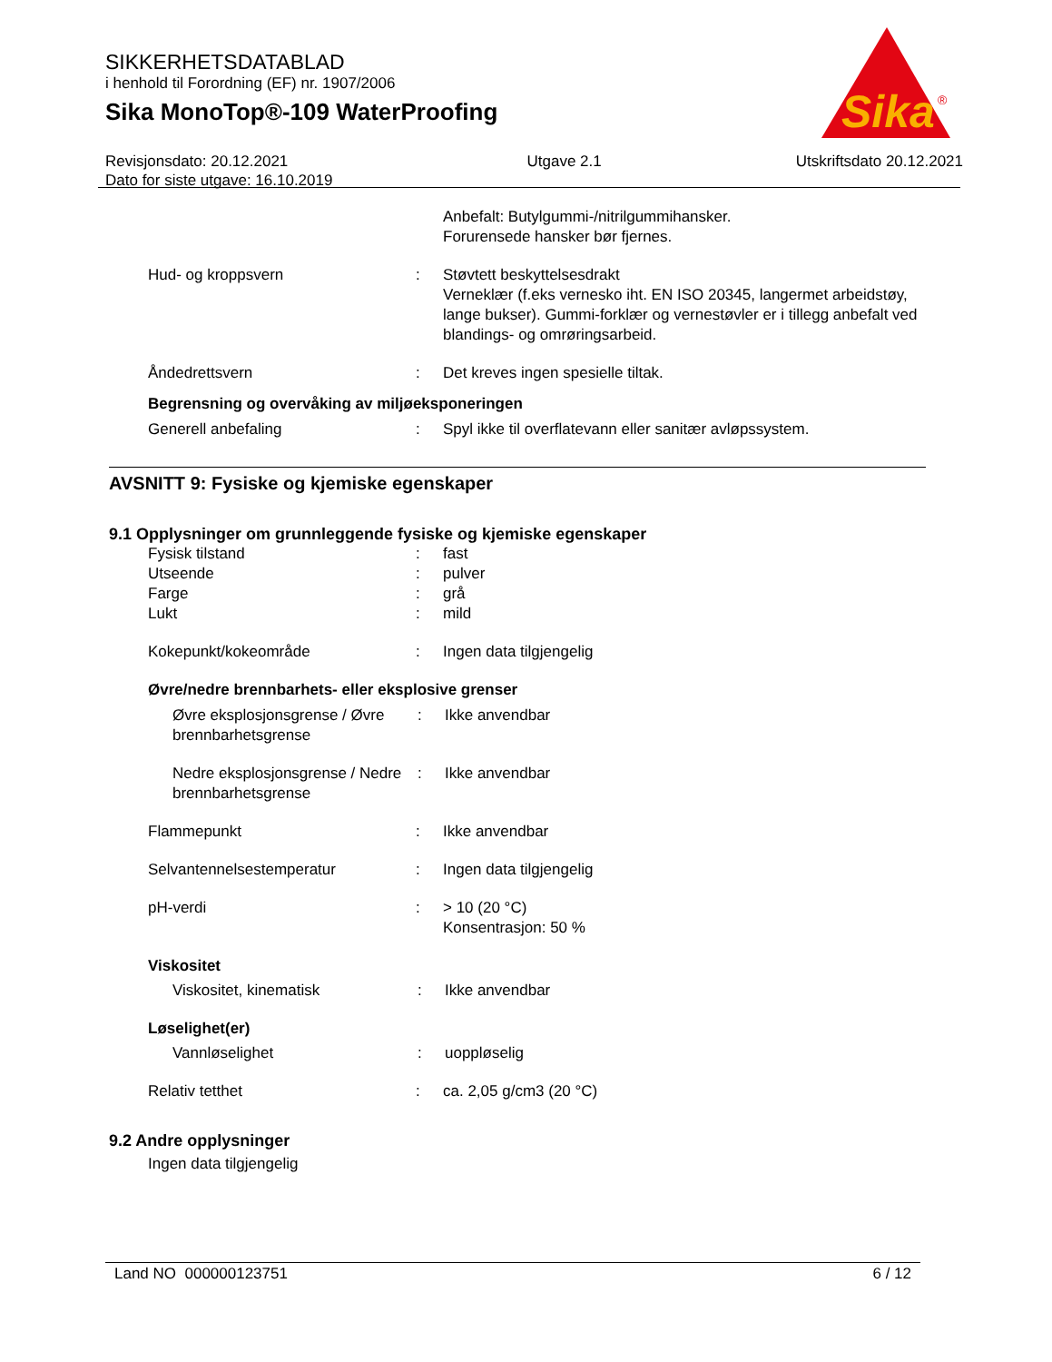Sika
®
SIKKERHETSDATABLAD
i henhold til Forordning (EF) nr. 1907/2006
Sika MonoTop®-109 WaterProofing
Revisjonsdato: 20.12.2021
Dato for siste utgave: 16.10.2019
Utgave 2.1 Utskriftsdato 20.12.2021
Anbefalt: Butylgummi-/nitrilgummihansker.
Forurensede hansker bør fjernes.
Hud- og kroppsvern : Støvtett beskyttelsesdrakt
Verneklær (f.eks vernesko iht. EN ISO 20345, langermet arbeidstøy, lange bukser). Gummi-forklær og vernestøvler er i tillegg anbefalt ved blandings- og omrøringsarbeid.
Åndedrettsvern : Det kreves ingen spesielle tiltak.
Begrensning og overvåking av miljøeksponeringen
Generell anbefaling : Spyl ikke til overflatevann eller sanitær avløpssystem.
AVSNITT 9: Fysiske og kjemiske egenskaper
9.1 Opplysninger om grunnleggende fysiske og kjemiske egenskaper
Fysisk tilstand : fast
Utseende : pulver
Farge : grå
Lukt : mild
Kokepunkt/kokeområde : Ingen data tilgjengelig
Øvre/nedre brennbarhets- eller eksplosive grenser
Øvre eksplosjonsgrense / Øvre brennbarhetsgrense
: Ikke anvendbar
Nedre eksplosjonsgrense / Nedre brennbarhetsgrense
: Ikke anvendbar
Flammepunkt : Ikke anvendbar
Selvantennelsestemperatur : Ingen data tilgjengelig
pH-verdi : > 10 (20 °C)
Konsentrasjon: 50 %
Viskositet
Viskositet, kinematisk : Ikke anvendbar
Løselighet(er)
Vannløselighet : uoppløselig
Relativ tetthet : ca. 2,05 g/cm3 (20 °C)
9.2 Andre opplysninger
Ingen data tilgjengelig
Land NO 000000123751 6 / 12